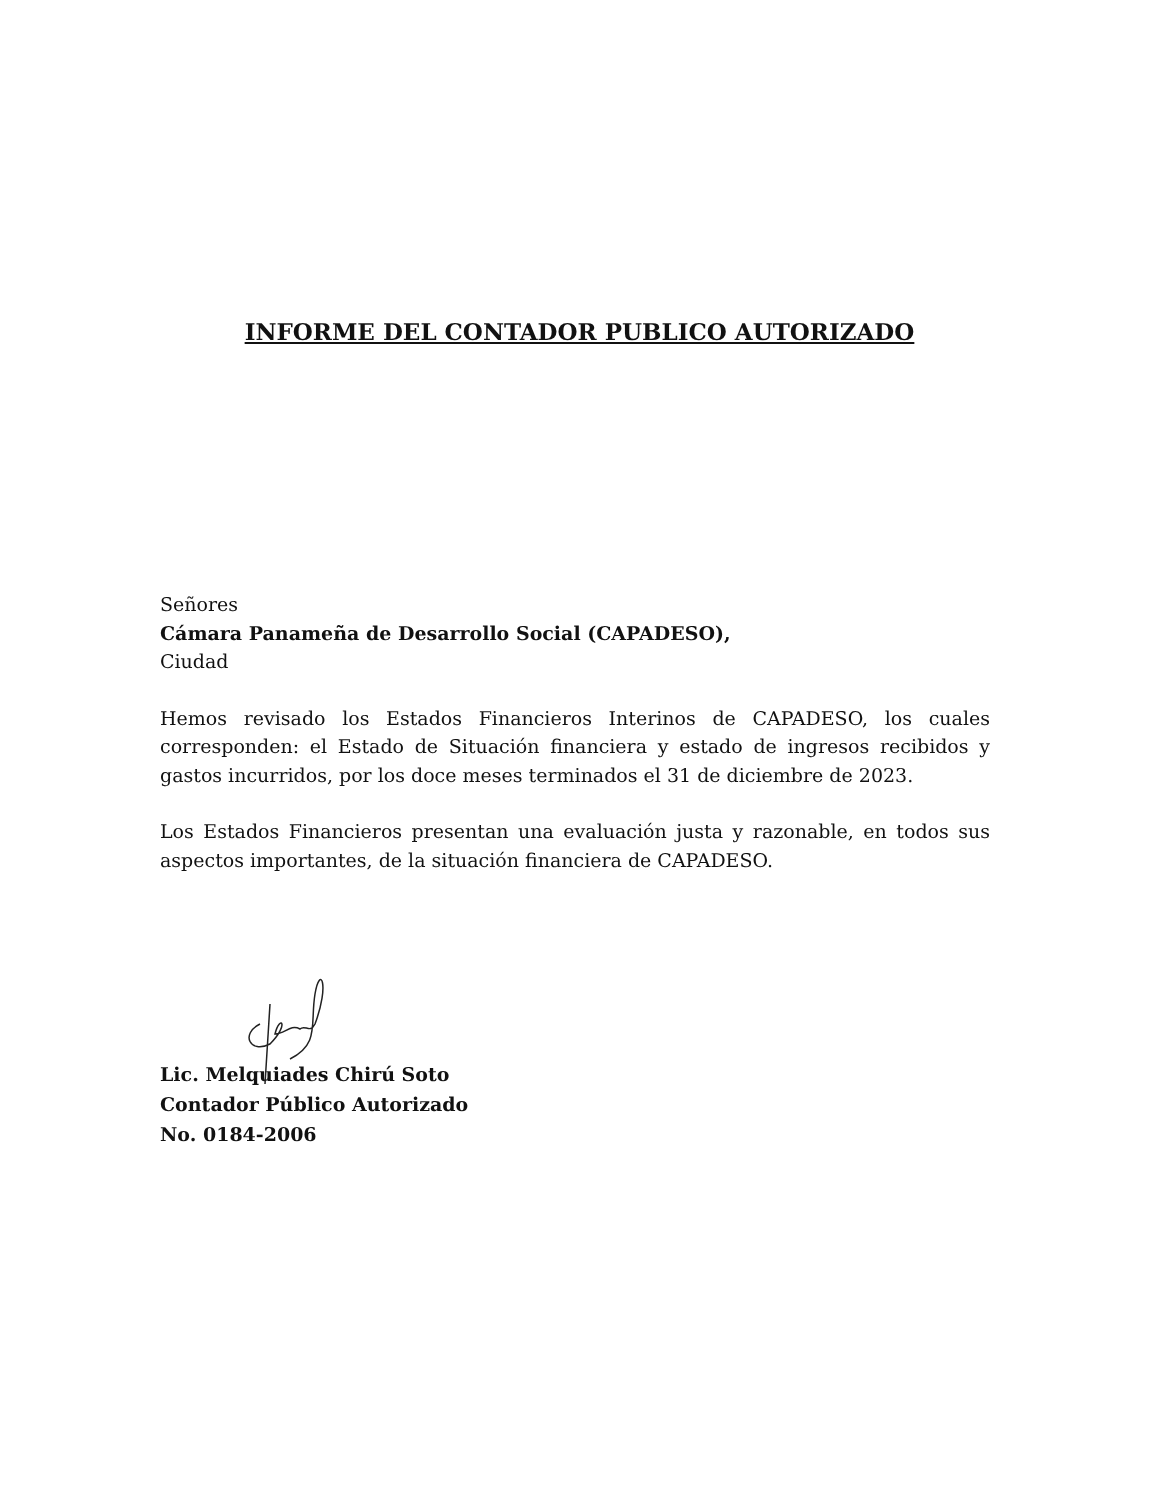INFORME DEL CONTADOR PUBLICO AUTORIZADO
Señores
Cámara Panameña de Desarrollo Social (CAPADESO),
Ciudad
Hemos revisado los Estados Financieros Interinos de CAPADESO, los cuales corresponden: el Estado de Situación financiera y estado de ingresos recibidos y gastos incurridos, por los doce meses terminados el 31 de diciembre de 2023.
Los Estados Financieros presentan una evaluación justa y razonable, en todos sus aspectos importantes, de la situación financiera de CAPADESO.
Lic. Melquiades Chirú Soto
Contador Público Autorizado
No. 0184-2006